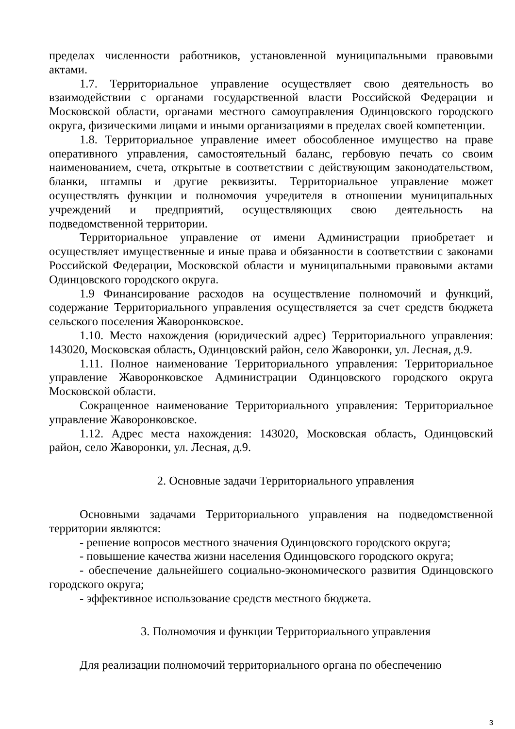пределах численности работников, установленной муниципальными правовыми актами.
1.7. Территориальное управление осуществляет свою деятельность во взаимодействии с органами государственной власти Российской Федерации и Московской области, органами местного самоуправления Одинцовского городского округа, физическими лицами и иными организациями в пределах своей компетенции.
1.8. Территориальное управление имеет обособленное имущество на праве оперативного управления, самостоятельный баланс, гербовую печать со своим наименованием, счета, открытые в соответствии с действующим законодательством, бланки, штампы и другие реквизиты. Территориальное управление может осуществлять функции и полномочия учредителя в отношении муниципальных учреждений и предприятий, осуществляющих свою деятельность на подведомственной территории.
Территориальное управление от имени Администрации приобретает и осуществляет имущественные и иные права и обязанности в соответствии с законами Российской Федерации, Московской области и муниципальными правовыми актами Одинцовского городского округа.
1.9 Финансирование расходов на осуществление полномочий и функций, содержание Территориального управления осуществляется за счет средств бюджета сельского поселения Жаворонковское.
1.10. Место нахождения (юридический адрес) Территориального управления: 143020, Московская область, Одинцовский район, село Жаворонки, ул. Лесная, д.9.
1.11. Полное наименование Территориального управления: Территориальное управление Жаворонковское Администрации Одинцовского городского округа Московской области.
Сокращенное наименование Территориального управления: Территориальное управление Жаворонковское.
1.12. Адрес места нахождения: 143020, Московская область, Одинцовский район, село Жаворонки, ул. Лесная, д.9.
2. Основные задачи Территориального управления
Основными задачами Территориального управления на подведомственной территории являются:
- решение вопросов местного значения Одинцовского городского округа;
- повышение качества жизни населения Одинцовского городского округа;
- обеспечение дальнейшего социально-экономического развития Одинцовского городского округа;
- эффективное использование средств местного бюджета.
3. Полномочия и функции Территориального управления
Для реализации полномочий территориального органа по обеспечению
3